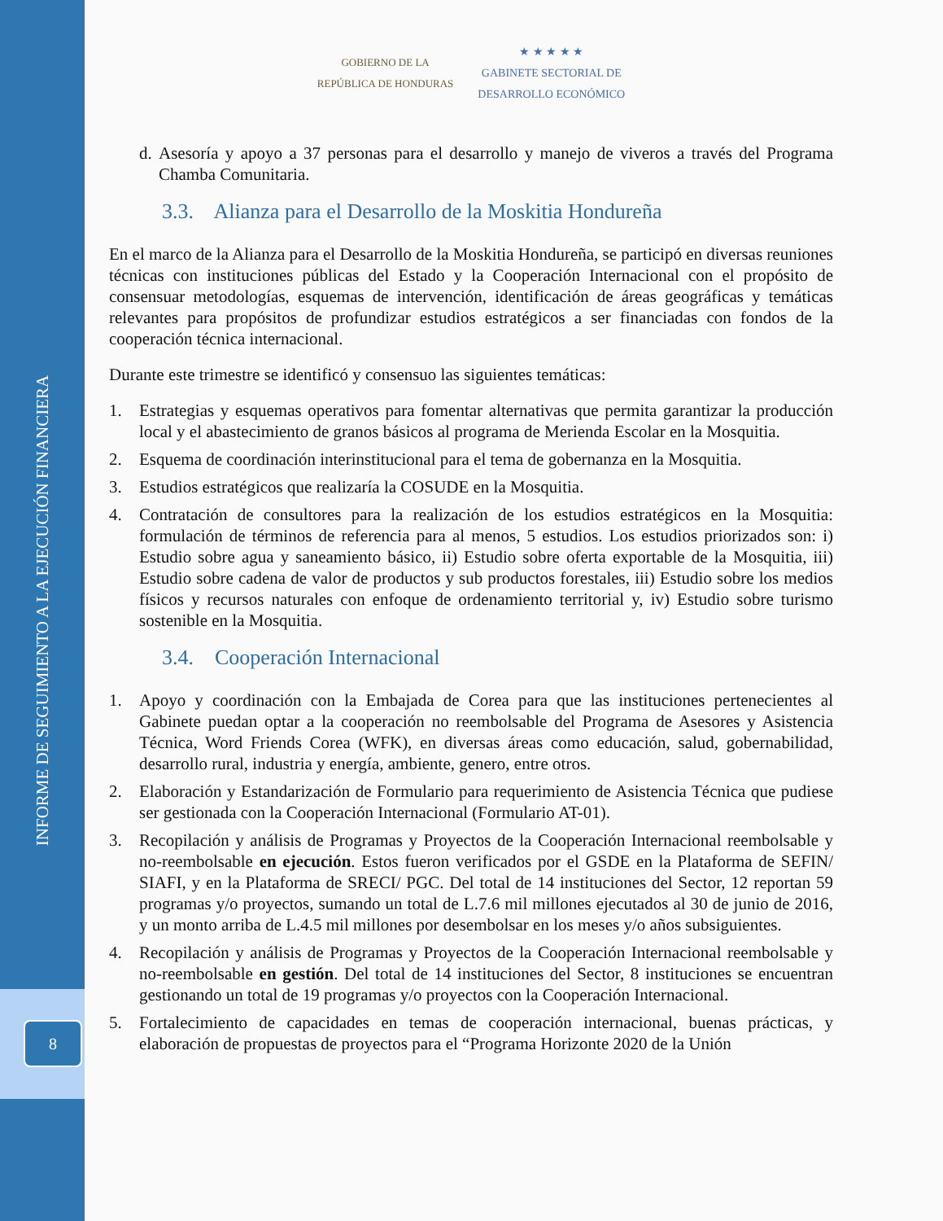INFORME DE SEGUIMIENTO A LA EJECUCIÓN FINANCIERA
8
GOBIERNO DE LA
REPÚBLICA DE HONDURAS
★ ★ ★ ★ ★
GABINETE SECTORIAL DE
DESARROLLO ECONÓMICO
d. Asesoría y apoyo a 37 personas para el desarrollo y manejo de viveros a través del Programa Chamba Comunitaria.
3.3. Alianza para el Desarrollo de la Moskitia Hondureña
En el marco de la Alianza para el Desarrollo de la Moskitia Hondureña, se participó en diversas reuniones técnicas con instituciones públicas del Estado y la Cooperación Internacional con el propósito de consensuar metodologías, esquemas de intervención, identificación de áreas geográficas y temáticas relevantes para propósitos de profundizar estudios estratégicos a ser financiadas con fondos de la cooperación técnica internacional.
Durante este trimestre se identificó y consensuo las siguientes temáticas:
1. Estrategias y esquemas operativos para fomentar alternativas que permita garantizar la producción local y el abastecimiento de granos básicos al programa de Merienda Escolar en la Mosquitia.
2. Esquema de coordinación interinstitucional para el tema de gobernanza en la Mosquitia.
3. Estudios estratégicos que realizaría la COSUDE en la Mosquitia.
4. Contratación de consultores para la realización de los estudios estratégicos en la Mosquitia: formulación de términos de referencia para al menos, 5 estudios. Los estudios priorizados son: i) Estudio sobre agua y saneamiento básico, ii) Estudio sobre oferta exportable de la Mosquitia, iii) Estudio sobre cadena de valor de productos y sub productos forestales, iii) Estudio sobre los medios físicos y recursos naturales con enfoque de ordenamiento territorial y, iv) Estudio sobre turismo sostenible en la Mosquitia.
3.4. Cooperación Internacional
1. Apoyo y coordinación con la Embajada de Corea para que las instituciones pertenecientes al Gabinete puedan optar a la cooperación no reembolsable del Programa de Asesores y Asistencia Técnica, Word Friends Corea (WFK), en diversas áreas como educación, salud, gobernabilidad, desarrollo rural, industria y energía, ambiente, genero, entre otros.
2. Elaboración y Estandarización de Formulario para requerimiento de Asistencia Técnica que pudiese ser gestionada con la Cooperación Internacional (Formulario AT-01).
3. Recopilación y análisis de Programas y Proyectos de la Cooperación Internacional reembolsable y no-reembolsable en ejecución. Estos fueron verificados por el GSDE en la Plataforma de SEFIN/ SIAFI, y en la Plataforma de SRECI/ PGC. Del total de 14 instituciones del Sector, 12 reportan 59 programas y/o proyectos, sumando un total de L.7.6 mil millones ejecutados al 30 de junio de 2016, y un monto arriba de L.4.5 mil millones por desembolsar en los meses y/o años subsiguientes.
4. Recopilación y análisis de Programas y Proyectos de la Cooperación Internacional reembolsable y no-reembolsable en gestión. Del total de 14 instituciones del Sector, 8 instituciones se encuentran gestionando un total de 19 programas y/o proyectos con la Cooperación Internacional.
5. Fortalecimiento de capacidades en temas de cooperación internacional, buenas prácticas, y elaboración de propuestas de proyectos para el “Programa Horizonte 2020 de la Unión